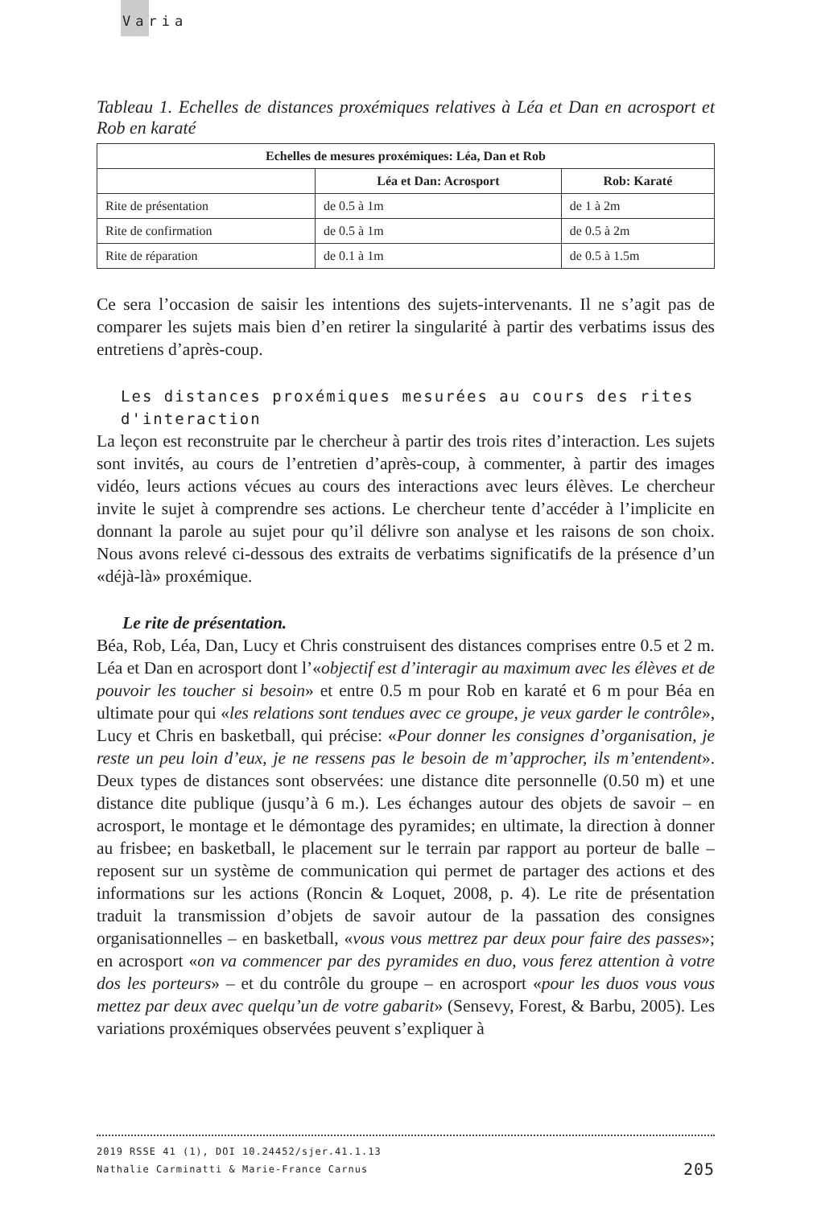Varia
Tableau 1. Echelles de distances proxémiques relatives à Léa et Dan en acrosport et Rob en karaté
| Echelles de mesures proxémiques: Léa, Dan et Rob | | |
| --- | --- | --- |
| | Léa et Dan: Acrosport | Rob: Karaté |
| Rite de présentation | de 0.5 à 1m | de 1 à 2m |
| Rite de confirmation | de 0.5 à 1m | de 0.5 à 2m |
| Rite de réparation | de 0.1 à 1m | de 0.5 à 1.5m |
Ce sera l’occasion de saisir les intentions des sujets-intervenants. Il ne s’agit pas de comparer les sujets mais bien d’en retirer la singularité à partir des verbatims issus des entretiens d’après-coup.
Les distances proxémiques mesurées au cours des rites d'interaction
La leçon est reconstruite par le chercheur à partir des trois rites d’interaction. Les sujets sont invités, au cours de l’entretien d’après-coup, à commenter, à partir des images vidéo, leurs actions vécues au cours des interactions avec leurs élèves. Le chercheur invite le sujet à comprendre ses actions. Le chercheur tente d’accéder à l’implicite en donnant la parole au sujet pour qu’il délivre son analyse et les raisons de son choix. Nous avons relevé ci-dessous des extraits de verbatims significatifs de la présence d’un «déjà-là» proxémique.
Le rite de présentation.
Béa, Rob, Léa, Dan, Lucy et Chris construisent des distances comprises entre 0.5 et 2 m. Léa et Dan en acrosport dont l’«objectif est d’interagir au maximum avec les élèves et de pouvoir les toucher si besoin» et entre 0.5 m pour Rob en karaté et 6 m pour Béa en ultimate pour qui «les relations sont tendues avec ce groupe, je veux garder le contrôle», Lucy et Chris en basketball, qui précise: «Pour donner les consignes d’organisation, je reste un peu loin d’eux, je ne ressens pas le besoin de m’approcher, ils m’entendent». Deux types de distances sont observées: une distance dite personnelle (0.50 m) et une distance dite publique (jusqu’à 6 m.). Les échanges autour des objets de savoir – en acrosport, le montage et le démontage des pyramides; en ultimate, la direction à donner au frisbee; en basketball, le placement sur le terrain par rapport au porteur de balle – reposent sur un système de communication qui permet de partager des actions et des informations sur les actions (Roncin & Loquet, 2008, p. 4). Le rite de présentation traduit la transmission d’objets de savoir autour de la passation des consignes organisationnelles – en basketball, «vous vous mettrez par deux pour faire des passes»; en acrosport «on va commencer par des pyramides en duo, vous ferez attention à votre dos les porteurs» – et du contrôle du groupe – en acrosport «pour les duos vous vous mettez par deux avec quelqu’un de votre gabarit» (Sensevy, Forest, & Barbu, 2005). Les variations proxémiques observées peuvent s’expliquer à
2019 RSSE 41 (1), DOI 10.24452/sjer.41.1.13
Nathalie Carminatti & Marie-France Carnus 205